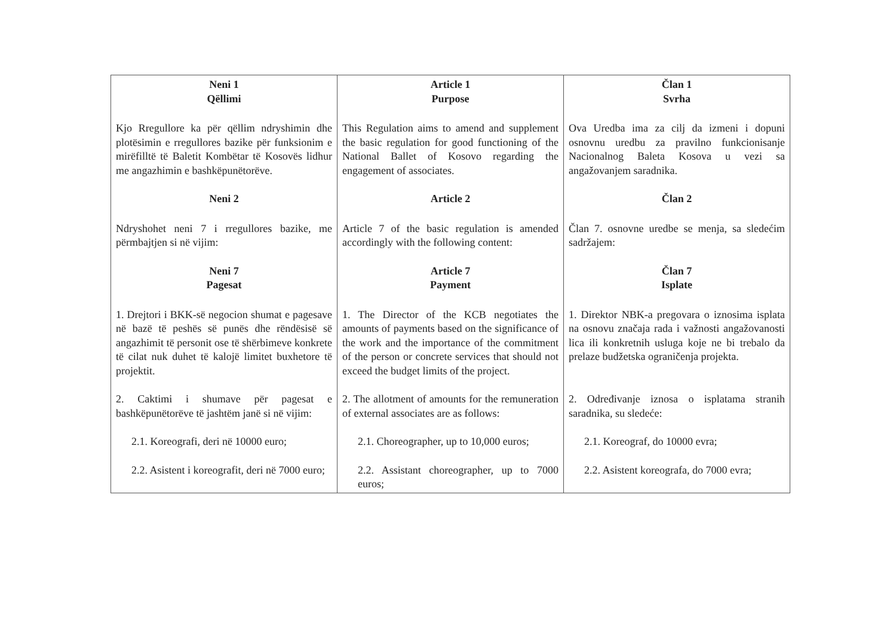| Neni 1 Qëllimi | Article 1 Purpose | Član 1 Svrha |
| Kjo Rregullore ka për qëllim ndryshimin dhe plotësimin e rregullores bazike për funksionim e mirëfilltë të Baletit Kombëtar të Kosovës lidhur me angazhimin e bashkëpunëtorëve. | This Regulation aims to amend and supplement the basic regulation for good functioning of the National Ballet of Kosovo regarding the engagement of associates. | Ova Uredba ima za cilj da izmeni i dopuni osnovnu uredbu za pravilno funkcionisanje Nacionalnog Baleta Kosova u vezi sa angažovanjem saradnika. |
| Neni 2 | Article 2 | Član 2 |
| Ndryshohet neni 7 i rregullores bazike, me përmbajtjen si në vijim: | Article 7 of the basic regulation is amended accordingly with the following content: | Član 7. osnovne uredbe se menja, sa sledećim sadržajem: |
| Neni 7 Pagesat | Article 7 Payment | Član 7 Isplate |
| 1. Drejtori i BKK-së negocion shumat e pagesave në bazë të peshës së punës dhe rëndësisë së angazhimit të personit ose të shërbimeve konkrete të cilat nuk duhet të kalojë limitet buxhetore të projektit. | 1. The Director of the KCB negotiates the amounts of payments based on the significance of the work and the importance of the commitment of the person or concrete services that should not exceed the budget limits of the project. | 1. Direktor NBK-a pregovara o iznosima isplata na osnovu značaja rada i važnosti angažovanosti lica ili konkretnih usluga koje ne bi trebalo da prelaze budžetska ograničenja projekta. |
| 2. Caktimi i shumave për pagesat e bashkëpunëtorëve të jashtëm janë si në vijim: | 2. The allotment of amounts for the remuneration of external associates are as follows: | 2. Određivanje iznosa o isplatama stranih saradnika, su sledeće: |
| 2.1. Koreografi, deri në 10000 euro; | 2.1. Choreographer, up to 10,000 euros; | 2.1. Koreograf, do 10000 evra; |
| 2.2. Asistent i koreografit, deri në 7000 euro; | 2.2. Assistant choreographer, up to 7000 euros; | 2.2. Asistent koreografa, do 7000 evra; |